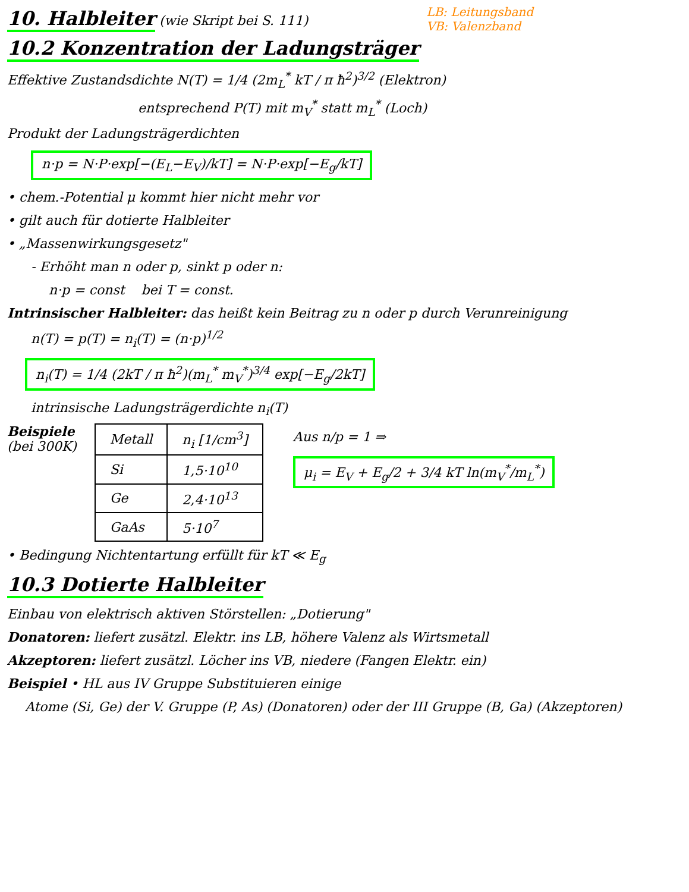LB: Leitungsband
VB: Valenzband
10. Halbleiter
(wie Skript bei S. 111)
10.2 Konzentration der Ladungsträger
Effektive Zustandsdichte N(T) = 1/4 (2m<sub>L</sub><sup>*</sup> kT / π ħ<sup>2</sup>)<sup>3/2</sup> (Elektron)
entsprechend P(T) mit m<sub>V</sub><sup>*</sup> statt m<sub>L</sub><sup>*</sup> (Loch)
Produkt der Ladungsträgerdichten
n·p = N·P·exp[−(E<sub>L</sub>−E<sub>V</sub>)/kT] = N·P·exp[−E<sub>g</sub>/kT]
• chem.-Potential μ kommt hier nicht mehr vor
• gilt auch für dotierte Halbleiter
• „Massenwirkungsgesetz"
- Erhöht man n oder p, sinkt p oder n:
n·p = const bei T = const.
Intrinsischer Halbleiter: das heißt kein Beitrag zu n oder p durch Verunreinigung
n(T) = p(T) = n<sub>i</sub>(T) = (n·p)<sup>1/2</sup>
n<sub>i</sub>(T) = 1/4 (2kT / π ħ<sup>2</sup>)(m<sub>L</sub><sup>*</sup> m<sub>V</sub><sup>*</sup>)<sup>3/4</sup> exp[−E<sub>g</sub>/2kT]
intrinsische Ladungsträgerdichte n<sub>i</sub>(T)
Beispiele
(bei 300K)
| Metall | n<sub>i</sub> [1/cm<sup>3</sup>] |
| --- | --- |
| Si | 1,5·10<sup>10</sup> |
| Ge | 2,4·10<sup>13</sup> |
| GaAs | 5·10<sup>7</sup> |
Aus n/p = 1 ⇒
μ<sub>i</sub> = E<sub>V</sub> + E<sub>g</sub>/2 + 3/4 kT ln(m<sub>V</sub><sup>*</sup>/m<sub>L</sub><sup>*</sup>)
• Bedingung Nichtentartung erfüllt für kT ≪ E<sub>g</sub>
10.3 Dotierte Halbleiter
Einbau von elektrisch aktiven Störstellen: „Dotierung"
Donatoren: liefert zusätzl. Elektr. ins LB, höhere Valenz als Wirtsmetall
Akzeptoren: liefert zusätzl. Löcher ins VB, niedere (Fangen Elektr. ein)
Beispiel • HL aus IV Gruppe Substituieren einige
Atome (Si, Ge) der V. Gruppe (P, As) (Donatoren) oder der III Gruppe (B, Ga) (Akzeptoren)